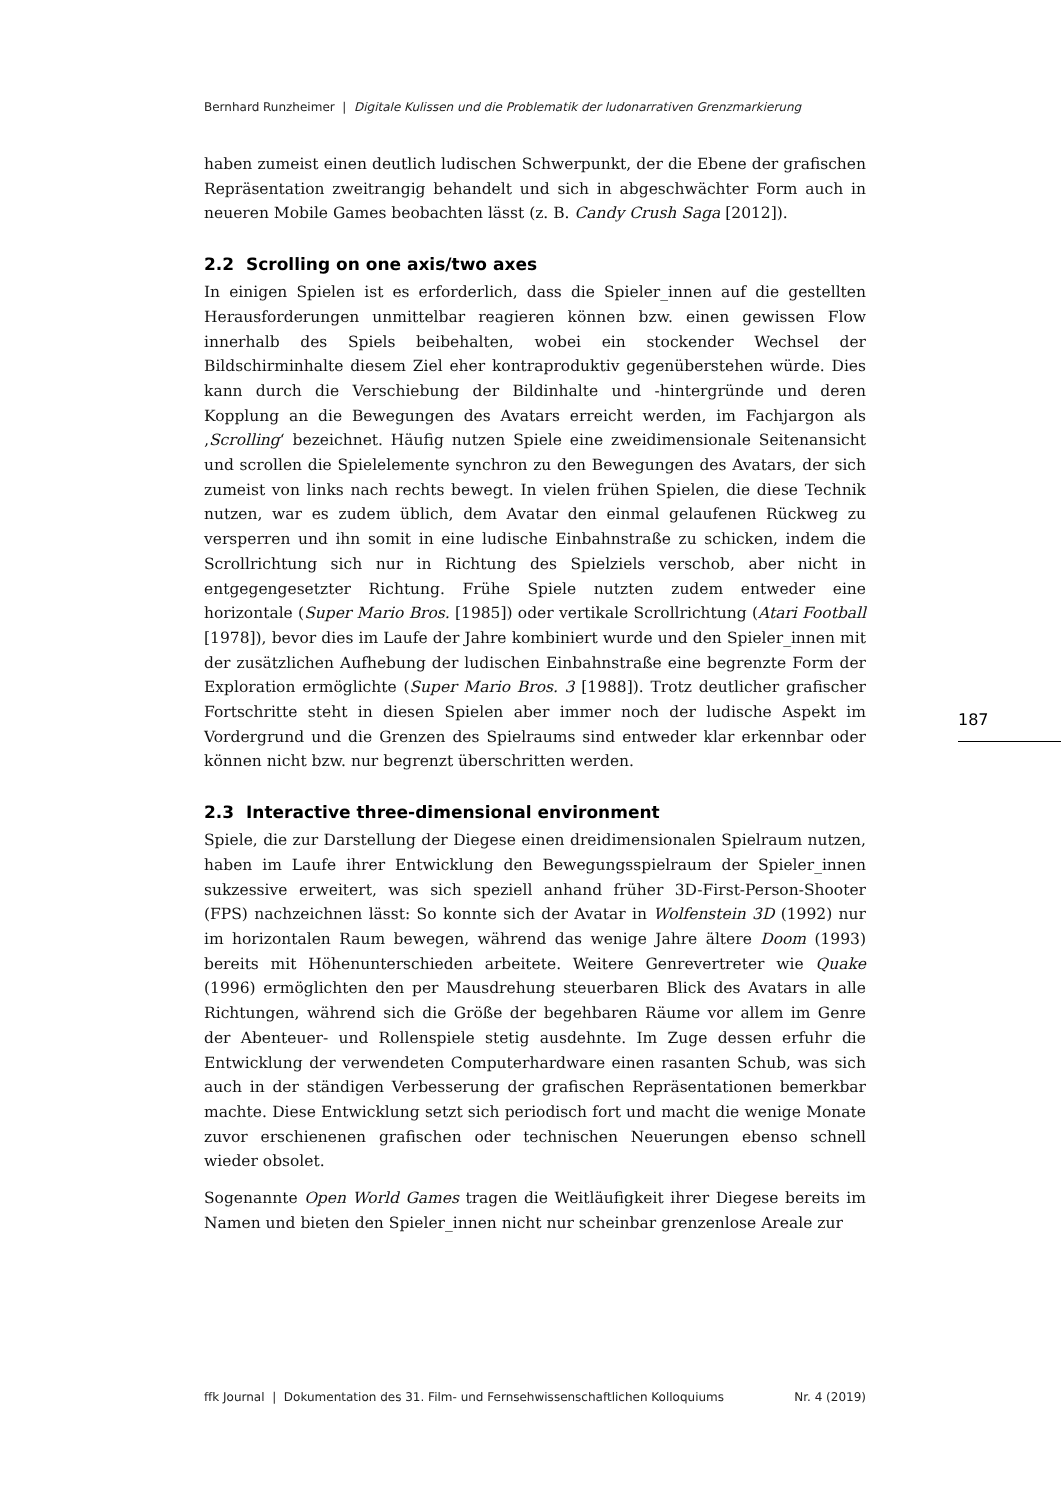Bernhard Runzheimer | Digitale Kulissen und die Problematik der ludonarrativen Grenzmarkierung
haben zumeist einen deutlich ludischen Schwerpunkt, der die Ebene der grafischen Repräsentation zweitrangig behandelt und sich in abgeschwächter Form auch in neueren Mobile Games beobachten lässt (z. B. Candy Crush Saga [2012]).
2.2 Scrolling on one axis/two axes
In einigen Spielen ist es erforderlich, dass die Spieler_innen auf die gestellten Herausforderungen unmittelbar reagieren können bzw. einen gewissen Flow innerhalb des Spiels beibehalten, wobei ein stockender Wechsel der Bildschirminhalte diesem Ziel eher kontraproduktiv gegenüberstehen würde. Dies kann durch die Verschiebung der Bildinhalte und -hintergründe und deren Kopplung an die Bewegungen des Avatars erreicht werden, im Fachjargon als ‚Scrolling‘ bezeichnet. Häufig nutzen Spiele eine zweidimensionale Seitenansicht und scrollen die Spielelemente synchron zu den Bewegungen des Avatars, der sich zumeist von links nach rechts bewegt. In vielen frühen Spielen, die diese Technik nutzen, war es zudem üblich, dem Avatar den einmal gelaufenen Rückweg zu versperren und ihn somit in eine ludische Einbahnstraße zu schicken, indem die Scrollrichtung sich nur in Richtung des Spielziels verschob, aber nicht in entgegengesetzter Richtung. Frühe Spiele nutzten zudem entweder eine horizontale (Super Mario Bros. [1985]) oder vertikale Scrollrichtung (Atari Football [1978]), bevor dies im Laufe der Jahre kombiniert wurde und den Spieler_innen mit der zusätzlichen Aufhebung der ludischen Einbahnstraße eine begrenzte Form der Exploration ermöglichte (Super Mario Bros. 3 [1988]). Trotz deutlicher grafischer Fortschritte steht in diesen Spielen aber immer noch der ludische Aspekt im Vordergrund und die Grenzen des Spielraums sind entweder klar erkennbar oder können nicht bzw. nur begrenzt überschritten werden.
2.3 Interactive three-dimensional environment
Spiele, die zur Darstellung der Diegese einen dreidimensionalen Spielraum nutzen, haben im Laufe ihrer Entwicklung den Bewegungsspielraum der Spieler_innen sukzessive erweitert, was sich speziell anhand früher 3D-First-Person-Shooter (FPS) nachzeichnen lässt: So konnte sich der Avatar in Wolfenstein 3D (1992) nur im horizontalen Raum bewegen, während das wenige Jahre ältere Doom (1993) bereits mit Höhenunterschieden arbeitete. Weitere Genrevertreter wie Quake (1996) ermöglichten den per Mausdrehung steuerbaren Blick des Avatars in alle Richtungen, während sich die Größe der begehbaren Räume vor allem im Genre der Abenteuer- und Rollenspiele stetig ausdehnte. Im Zuge dessen erfuhr die Entwicklung der verwendeten Computerhardware einen rasanten Schub, was sich auch in der ständigen Verbesserung der grafischen Repräsentationen bemerkbar machte. Diese Entwicklung setzt sich periodisch fort und macht die wenige Monate zuvor erschienenen grafischen oder technischen Neuerungen ebenso schnell wieder obsolet.
Sogenannte Open World Games tragen die Weitläufigkeit ihrer Diegese bereits im Namen und bieten den Spieler_innen nicht nur scheinbar grenzenlose Areale zur
187
ffk Journal | Dokumentation des 31. Film- und Fernsehwissenschaftlichen Kolloquiums Nr. 4 (2019)